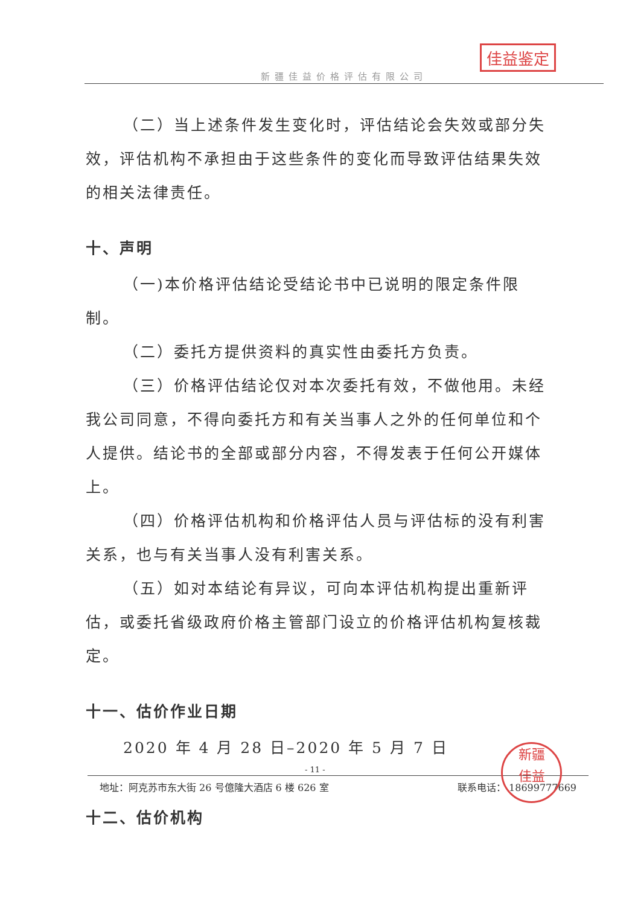新疆佳益价格评估有限公司
佳益鉴定
（二）当上述条件发生变化时，评估结论会失效或部分失效，评估机构不承担由于这些条件的变化而导致评估结果失效的相关法律责任。
十、声明
（一)本价格评估结论受结论书中已说明的限定条件限制。
（二）委托方提供资料的真实性由委托方负责。
（三）价格评估结论仅对本次委托有效，不做他用。未经我公司同意，不得向委托方和有关当事人之外的任何单位和个人提供。结论书的全部或部分内容，不得发表于任何公开媒体上。
（四）价格评估机构和价格评估人员与评估标的没有利害关系，也与有关当事人没有利害关系。
（五）如对本结论有异议，可向本评估机构提出重新评估，或委托省级政府价格主管部门设立的价格评估机构复核裁定。
十一、估价作业日期
2020 年 4 月 28 日–2020 年 5 月 7 日
十二、估价机构
- 11 -
地址：阿克苏市东大街 26 号億隆大酒店 6 楼 626 室 联系电话： 18699777669
新疆
佳益